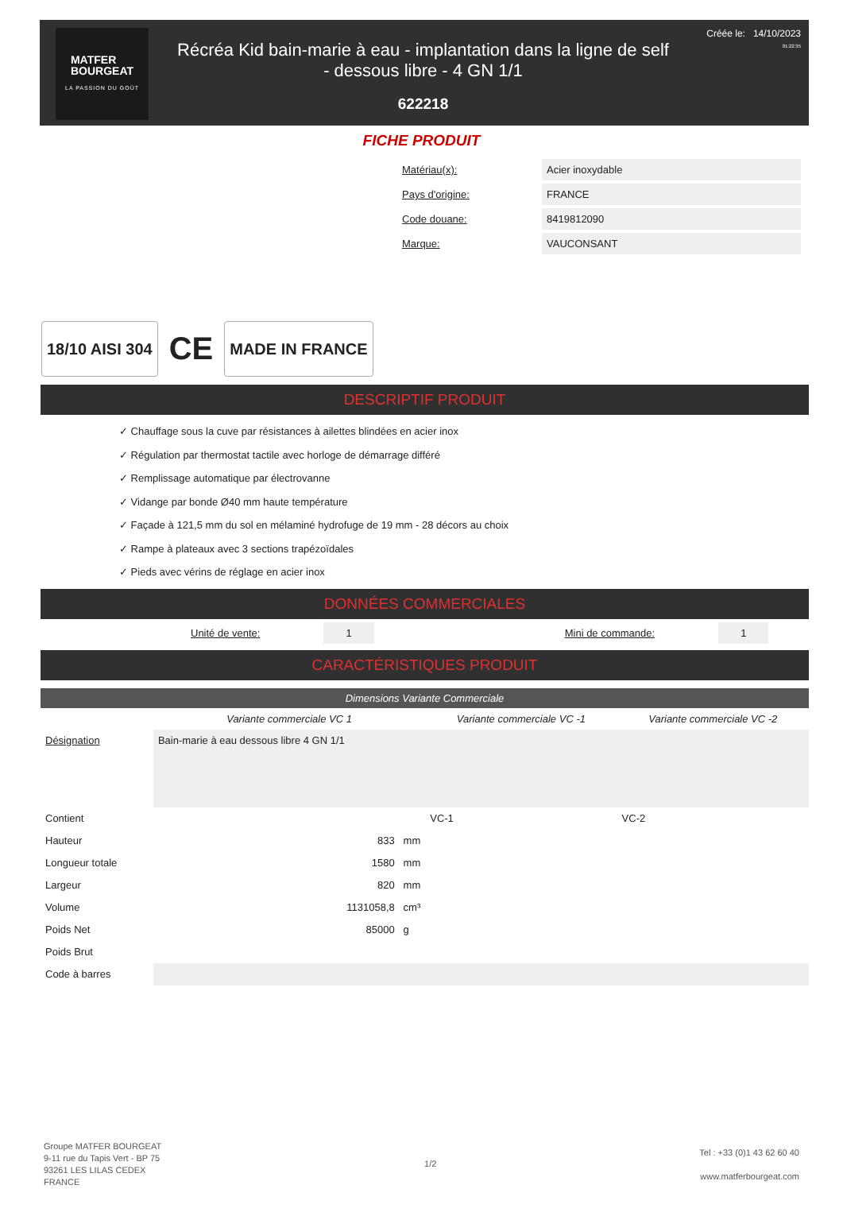MATFER
BOURGEAT
LA PASSION DU GOÛT
Récréa Kid bain-marie à eau - implantation dans la ligne de self
- dessous libre - 4 GN 1/1
622218
Créée le: 14/10/2023
01:22:35
FICHE PRODUIT
| Matériau(x): | Acier inoxydable |
| Pays d'origine: | FRANCE |
| Code douane: | 8419812090 |
| Marque: | VAUCONSANT |
18/10 AISI 304
CE
MADE IN FRANCE
DESCRIPTIF PRODUIT
✓ Chauffage sous la cuve par résistances à ailettes blindées en acier inox
✓ Régulation par thermostat tactile avec horloge de démarrage différé
✓ Remplissage automatique par électrovanne
✓ Vidange par bonde Ø40 mm haute température
✓ Façade à 121,5 mm du sol en mélaminé hydrofuge de 19 mm - 28 décors au choix
✓ Rampe à plateaux avec 3 sections trapézoïdales
✓ Pieds avec vérins de réglage en acier inox
DONNÉES COMMERCIALES
Unité de vente: 1 Mini de commande: 1
CARACTÉRISTIQUES PRODUIT
Dimensions Variante Commerciale
| | Variante commerciale VC 1 | Variante commerciale VC -1 | Variante commerciale VC -2 |
| --- | --- | --- | --- |
| Désignation | Bain-marie à eau dessous libre 4 GN 1/1 | | |
| Contient | | VC-1 | VC-2 |
| Hauteur | 833 mm | | |
| Longueur totale | 1580 mm | | |
| Largeur | 820 mm | | |
| Volume | 1131058,8 cm³ | | |
| Poids Net | 85000 g | | |
| Poids Brut | | | |
| Code à barres | | | |
Groupe MATFER BOURGEAT
9-11 rue du Tapis Vert - BP 75
93261 LES LILAS CEDEX
FRANCE
1/2
Tel : +33 (0)1 43 62 60 40
www.matferbourgeat.com